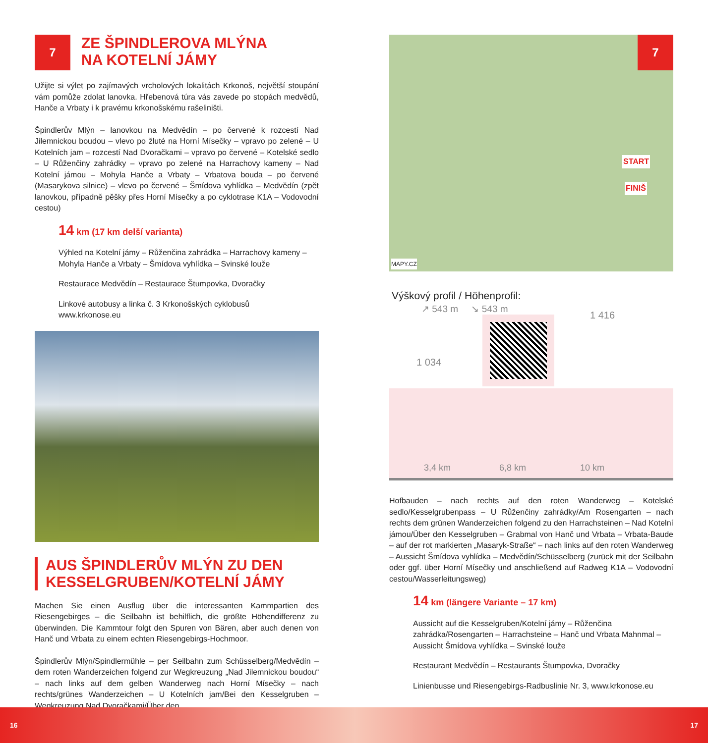7
ZE ŠPINDLEROVA MLÝNA
NA KOTELNÍ JÁMY
Užijte si výlet po zajímavých vrcholových lokalitách Krkonoš, největší stoupání vám pomůže zdolat lanovka. Hřebenová túra vás zavede po stopách medvědů, Hanče a Vrbaty i k pravému krkonošskému rašeliništi.
Špindlerův Mlýn – lanovkou na Medvědín – po červené k rozcestí Nad Jilemnickou boudou – vlevo po žluté na Horní Mísečky – vpravo po zelené – U Kotelních jam – rozcestí Nad Dvoračkami – vpravo po červené – Kotelské sedlo – U Růženčiny zahrádky – vpravo po zelené na Harrachovy kameny – Nad Kotelní jámou – Mohyla Hanče a Vrbaty – Vrbatova bouda – po červené (Masarykova silnice) – vlevo po červené – Šmídova vyhlídka – Medvědín (zpět lanovkou, případně pěšky přes Horní Mísečky a po cyklotrase K1A – Vodovodní cestou)
14 km (17 km delší varianta)
Výhled na Kotelní jámy – Růženčina zahrádka – Harrachovy kameny – Mohyla Hanče a Vrbaty – Šmídova vyhlídka – Svinské louže
Restaurace Medvědín – Restaurace Štumpovka, Dvoračky
Linkové autobusy a linka č. 3 Krkonošských cyklobusů
www.krkonose.eu
AUS ŠPINDLERŮV MLÝN ZU DEN KESSELGRUBEN/KOTELNÍ JÁMY
Machen Sie einen Ausflug über die interessanten Kammpartien des Riesengebirges – die Seilbahn ist behilflich, die größte Höhendifferenz zu überwinden. Die Kammtour folgt den Spuren von Bären, aber auch denen von Hanč und Vrbata zu einem echten Riesengebirgs-Hochmoor.
Špindlerův Mlýn/Spindlermühle – per Seilbahn zum Schüsselberg/Medvědín – dem roten Wanderzeichen folgend zur Wegkreuzung „Nad Jilemnickou boudou“ – nach links auf dem gelben Wanderweg nach Horní Mísečky – nach rechts/grünes Wanderzeichen – U Kotelních jam/Bei den Kesselgruben – Wegkreuzung Nad Dvoračkami/Über den
7
START
FINIŠ
MAPY.CZ
Výškový profil / Höhenprofil:
↗ 543 m ↘ 543 m
1 034
1 416
3,4 km 6,8 km 10 km
Hofbauden – nach rechts auf den roten Wanderweg – Kotelské sedlo/Kesselgrubenpass – U Růženčiny zahrádky/Am Rosengarten – nach rechts dem grünen Wanderzeichen folgend zu den Harrachsteinen – Nad Kotelní jámou/Über den Kesselgruben – Grabmal von Hanč und Vrbata – Vrbata-Baude – auf der rot markierten „Masaryk-Straße“ – nach links auf den roten Wanderweg – Aussicht Šmídova vyhlídka – Medvědín/Schüsselberg (zurück mit der Seilbahn oder ggf. über Horní Mísečky und anschließend auf Radweg K1A – Vodovodní cestou/Wasserleitungsweg)
14 km (längere Variante – 17 km)
Aussicht auf die Kesselgruben/Kotelní jámy – Růženčina zahrádka/Rosengarten – Harrachsteine – Hanč und Vrbata Mahnmal – Aussicht Šmídova vyhlídka – Svinské louže
Restaurant Medvědín – Restaurants Štumpovka, Dvoračky
Linienbusse und Riesengebirgs-Radbuslinie Nr. 3, www.krkonose.eu
16 17